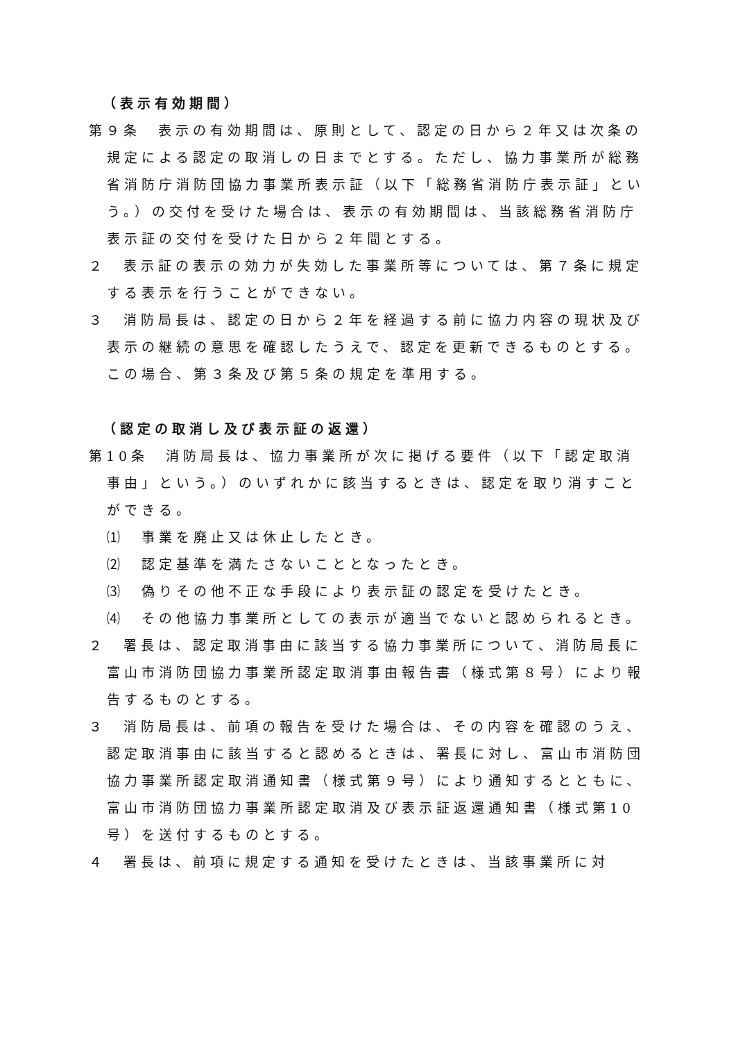（表示有効期間）
第９条　表示の有効期間は、原則として、認定の日から２年又は次条の規定による認定の取消しの日までとする。ただし、協力事業所が総務省消防庁消防団協力事業所表示証（以下「総務省消防庁表示証」という。）の交付を受けた場合は、表示の有効期間は、当該総務省消防庁表示証の交付を受けた日から２年間とする。
２　表示証の表示の効力が失効した事業所等については、第７条に規定する表示を行うことができない。
３　消防局長は、認定の日から２年を経過する前に協力内容の現状及び表示の継続の意思を確認したうえで、認定を更新できるものとする。この場合、第３条及び第５条の規定を準用する。
（認定の取消し及び表示証の返還）
第10条　消防局長は、協力事業所が次に掲げる要件（以下「認定取消事由」という。）のいずれかに該当するときは、認定を取り消すことができる。
⑴　事業を廃止又は休止したとき。
⑵　認定基準を満たさないこととなったとき。
⑶　偽りその他不正な手段により表示証の認定を受けたとき。
⑷　その他協力事業所としての表示が適当でないと認められるとき。
２　署長は、認定取消事由に該当する協力事業所について、消防局長に富山市消防団協力事業所認定取消事由報告書（様式第８号）により報告するものとする。
３　消防局長は、前項の報告を受けた場合は、その内容を確認のうえ、認定取消事由に該当すると認めるときは、署長に対し、富山市消防団協力事業所認定取消通知書（様式第９号）により通知するとともに、富山市消防団協力事業所認定取消及び表示証返還通知書（様式第10号）を送付するものとする。
４　署長は、前項に規定する通知を受けたときは、当該事業所に対